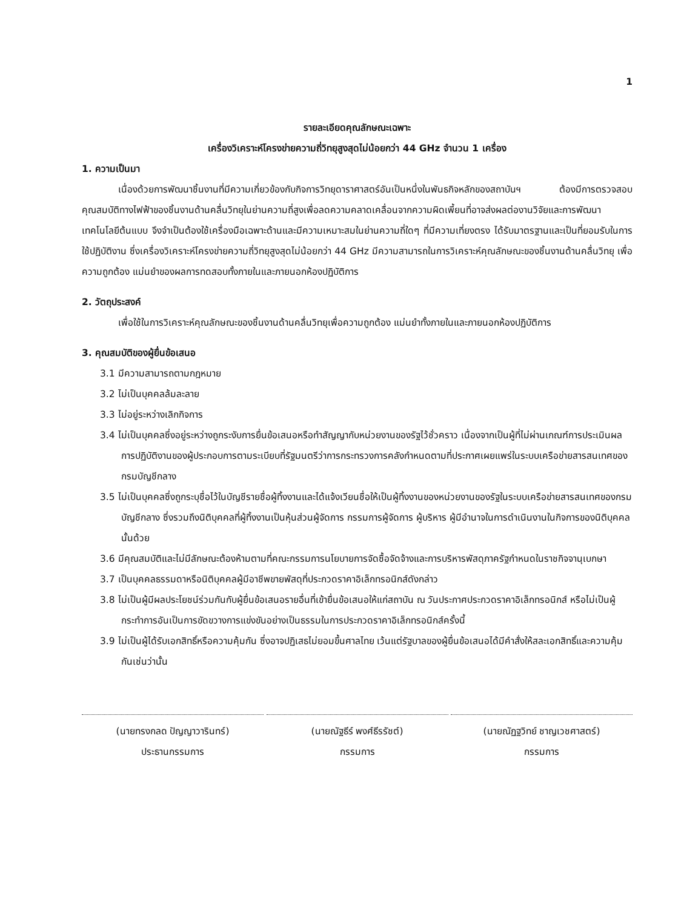1
รายละเอียดคุณลักษณะเฉพาะ
เครื่องวิเคราะห์โครงข่ายความถี่วิทยุสูงสุดไม่น้อยกว่า 44 GHz จำนวน 1 เครื่อง
1. ความเป็นมา
เนื่องด้วยการพัฒนาชิ้นงานที่มีความเกี่ยวข้องกับกิจการวิทยุดาราศาสตร์อันเป็นหนึ่งในพันธกิจหลักของสถาบันฯ ต้องมีการตรวจสอบคุณสมบัติทางไฟฟ้าของชิ้นงานด้านคลื่นวิทยุในย่านความถี่สูงเพื่อลดความคลาดเคลื่อนจากความผิดเพี้ยนที่อาจส่งผลต่องานวิจัยและการพัฒนาเทคโนโลยีต้นแบบ จึงจำเป็นต้องใช้เครื่องมือเฉพาะด้านและมีความเหมาะสมในย่านความถี่ใดๆ ที่มีความเที่ยงตรง ได้รับมาตรฐานและเป็นที่ยอมรับในการใช้ปฏิบัติงาน ซึ่งเครื่องวิเคราะห์โครงข่ายความถี่วิทยุสูงสุดไม่น้อยกว่า 44 GHz มีความสามารถในการวิเคราะห์คุณลักษณะของชิ้นงานด้านคลื่นวิทยุ เพื่อความถูกต้อง แม่นยำของผลการทดสอบทั้งภายในและภายนอกห้องปฏิบัติการ
2. วัตถุประสงค์
เพื่อใช้ในการวิเคราะห์คุณลักษณะของชิ้นงานด้านคลื่นวิทยุเพื่อความถูกต้อง แม่นยำทั้งภายในและภายนอกห้องปฏิบัติการ
3. คุณสมบัติของผู้ยื่นข้อเสนอ
3.1 มีความสามารถตามกฎหมาย
3.2 ไม่เป็นบุคคลล้มละลาย
3.3 ไม่อยู่ระหว่างเลิกกิจการ
3.4 ไม่เป็นบุคคลซึ่งอยู่ระหว่างถูกระงับการยื่นข้อเสนอหรือทำสัญญากับหน่วยงานของรัฐไว้ชั่วคราว เนื่องจากเป็นผู้ที่ไม่ผ่านเกณฑ์การประเมินผลการปฏิบัติงานของผู้ประกอบการตามระเบียบที่รัฐมนตรีว่าการกระทรวงการคลังกำหนดตามที่ประกาศเผยแพร่ในระบบเครือข่ายสารสนเทศของกรมบัญชีกลาง
3.5 ไม่เป็นบุคคลซึ่งถูกระบุชื่อไว้ในบัญชีรายชื่อผู้ทิ้งงานและได้แจ้งเวียนชื่อให้เป็นผู้ทิ้งงานของหน่วยงานของรัฐในระบบเครือข่ายสารสนเทศของกรมบัญชีกลาง ซึ่งรวมถึงนิติบุคคลที่ผู้ทิ้งงานเป็นหุ้นส่วนผู้จัดการ กรรมการผู้จัดการ ผู้บริหาร ผู้มีอำนาจในการดำเนินงานในกิจการของนิติบุคคลนั้นด้วย
3.6 มีคุณสมบัติและไม่มีลักษณะต้องห้ามตามที่คณะกรรมการนโยบายการจัดซื้อจัดจ้างและการบริหารพัสดุภาครัฐกำหนดในราชกิจจานุเบกษา
3.7 เป็นบุคคลธรรมดาหรือนิติบุคคลผู้มีอาชีพขายพัสดุที่ประกวดราคาอิเล็กทรอนิกส์ดังกล่าว
3.8 ไม่เป็นผู้มีผลประโยชน์ร่วมกันกับผู้ยื่นข้อเสนอรายอื่นที่เข้ายื่นข้อเสนอให้แก่สถาบัน ณ วันประกาศประกวดราคาอิเล็กทรอนิกส์ หรือไม่เป็นผู้กระทำการอันเป็นการขัดขวางการแข่งขันอย่างเป็นธรรมในการประกวดราคาอิเล็กทรอนิกส์ครั้งนี้
3.9 ไม่เป็นผู้ได้รับเอกสิทธิ์หรือความคุ้มกัน ซึ่งอาจปฏิเสธไม่ยอมขึ้นศาลไทย เว้นแต่รัฐบาลของผู้ยื่นข้อเสนอได้มีคำสั่งให้สละเอกสิทธิ์และความคุ้มกันเช่นว่านั้น
(นายทรงกลด ปัญญาวารินทร์)
ประธานกรรมการ
(นายณัฐธีร์ พงศ์ธีรรัชต์)
กรรมการ
(นายณัฏฐวิทย์ ชาญเวชศาสตร์)
กรรมการ